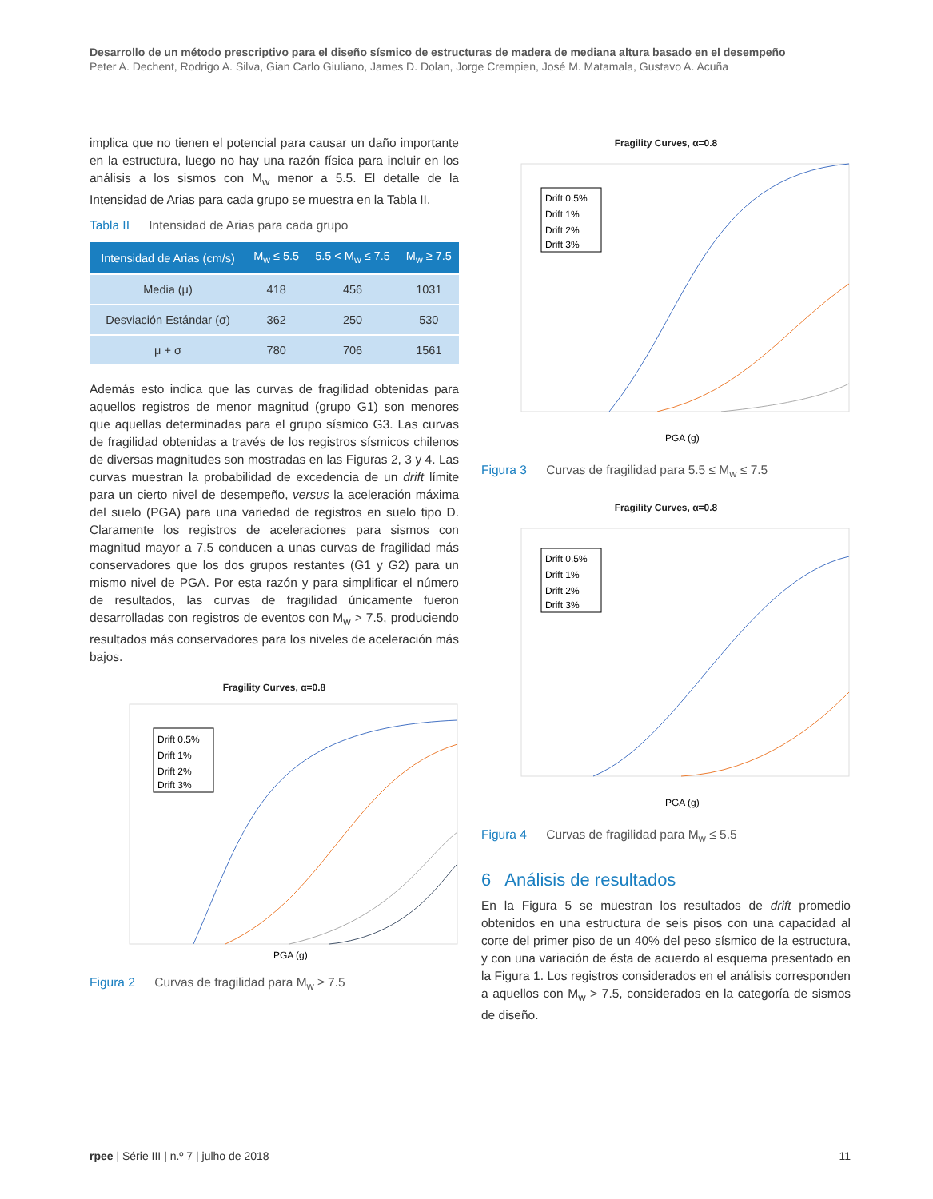Desarrollo de un método prescriptivo para el diseño sísmico de estructuras de madera de mediana altura basado en el desempeño
Peter A. Dechent, Rodrigo A. Silva, Gian Carlo Giuliano, James D. Dolan, Jorge Crempien, José M. Matamala, Gustavo A. Acuña
implica que no tienen el potencial para causar un daño importante en la estructura, luego no hay una razón física para incluir en los análisis a los sismos con M<sub>w</sub> menor a 5.5. El detalle de la Intensidad de Arias para cada grupo se muestra en la Tabla II.
Tabla II Intensidad de Arias para cada grupo
| Intensidad de Arias (cm/s) | M<sub>w</sub> ≤ 5.5 | 5.5 < M<sub>w</sub> ≤ 7.5 | M<sub>w</sub> ≥ 7.5 |
| --- | --- | --- | --- |
| Media (μ) | 418 | 456 | 1031 |
| Desviación Estándar (σ) | 362 | 250 | 530 |
| μ + σ | 780 | 706 | 1561 |
Además esto indica que las curvas de fragilidad obtenidas para aquellos registros de menor magnitud (grupo G1) son menores que aquellas determinadas para el grupo sísmico G3. Las curvas de fragilidad obtenidas a través de los registros sísmicos chilenos de diversas magnitudes son mostradas en las Figuras 2, 3 y 4. Las curvas muestran la probabilidad de excedencia de un drift límite para un cierto nivel de desempeño, versus la aceleración máxima del suelo (PGA) para una variedad de registros en suelo tipo D. Claramente los registros de aceleraciones para sismos con magnitud mayor a 7.5 conducen a unas curvas de fragilidad más conservadores que los dos grupos restantes (G1 y G2) para un mismo nivel de PGA. Por esta razón y para simplificar el número de resultados, las curvas de fragilidad únicamente fueron desarrolladas con registros de eventos con M<sub>w</sub> > 7.5, produciendo resultados más conservadores para los niveles de aceleración más bajos.
Fragility Curves, α=0.8
Drift 0.5%
Drift 1%
Drift 2%
Drift 3%
PGA (g)
Figura 2 Curvas de fragilidad para M<sub>w</sub> ≥ 7.5
Fragility Curves, α=0.8
Drift 0.5%
Drift 1%
Drift 2%
Drift 3%
PGA (g)
Figura 3 Curvas de fragilidad para 5.5 ≤ M<sub>w</sub> ≤ 7.5
Fragility Curves, α=0.8
Drift 0.5%
Drift 1%
Drift 2%
Drift 3%
PGA (g)
Figura 4 Curvas de fragilidad para M<sub>w</sub> ≤ 5.5
6 Análisis de resultados
En la Figura 5 se muestran los resultados de drift promedio obtenidos en una estructura de seis pisos con una capacidad al corte del primer piso de un 40% del peso sísmico de la estructura, y con una variación de ésta de acuerdo al esquema presentado en la Figura 1. Los registros considerados en el análisis corresponden a aquellos con M<sub>w</sub> > 7.5, considerados en la categoría de sismos de diseño.
rpee | Série III | n.º 7 | julho de 2018 11